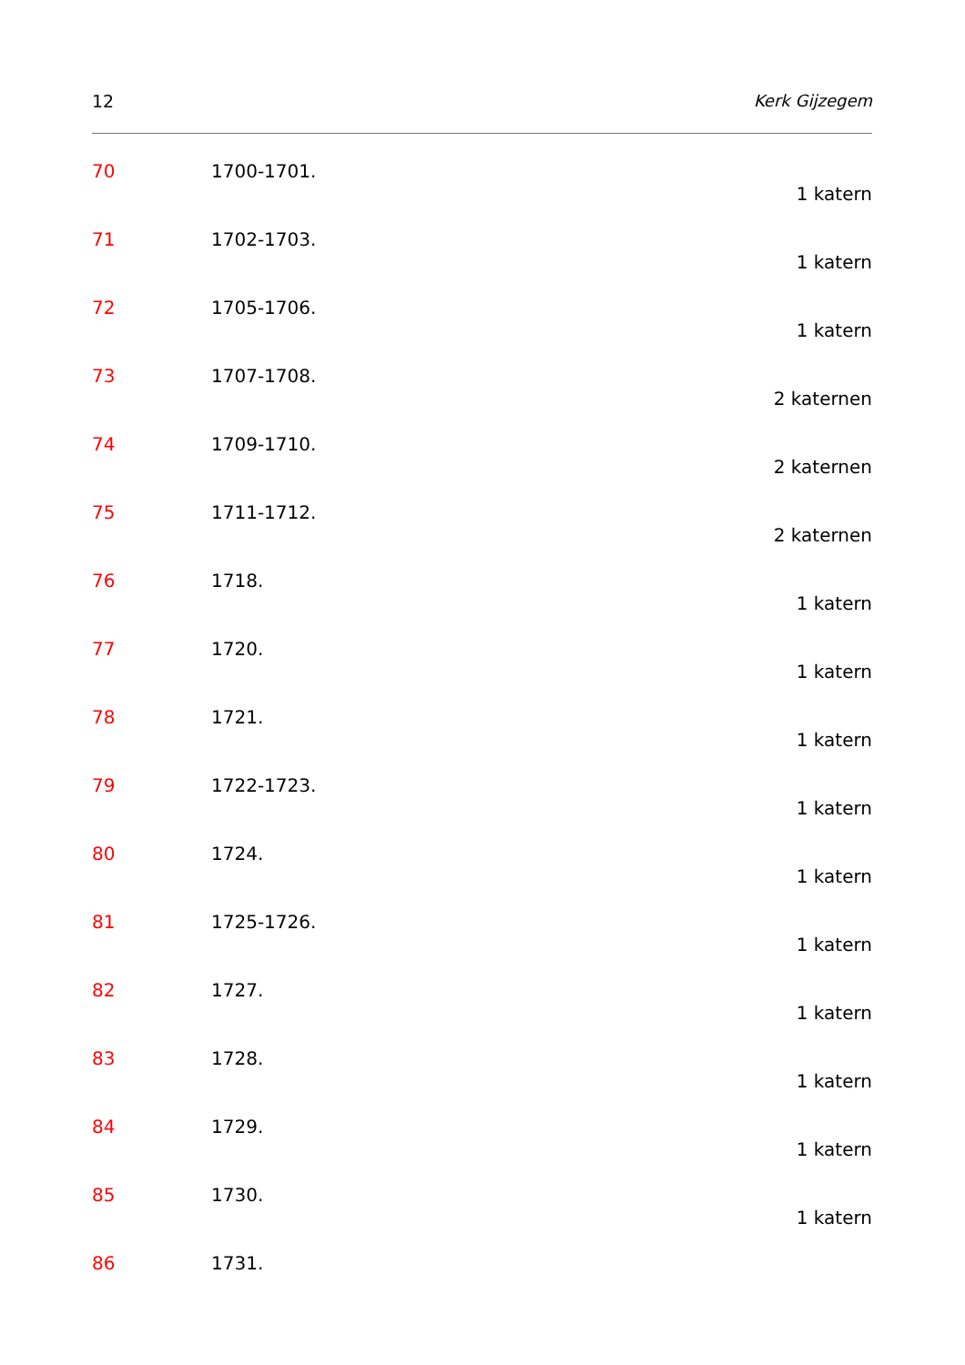12 Kerk Gijzegem
70 1700-1701.
1 katern
71 1702-1703.
1 katern
72 1705-1706.
1 katern
73 1707-1708.
2 katernen
74 1709-1710.
2 katernen
75 1711-1712.
2 katernen
76 1718.
1 katern
77 1720.
1 katern
78 1721.
1 katern
79 1722-1723.
1 katern
80 1724.
1 katern
81 1725-1726.
1 katern
82 1727.
1 katern
83 1728.
1 katern
84 1729.
1 katern
85 1730.
1 katern
86 1731.